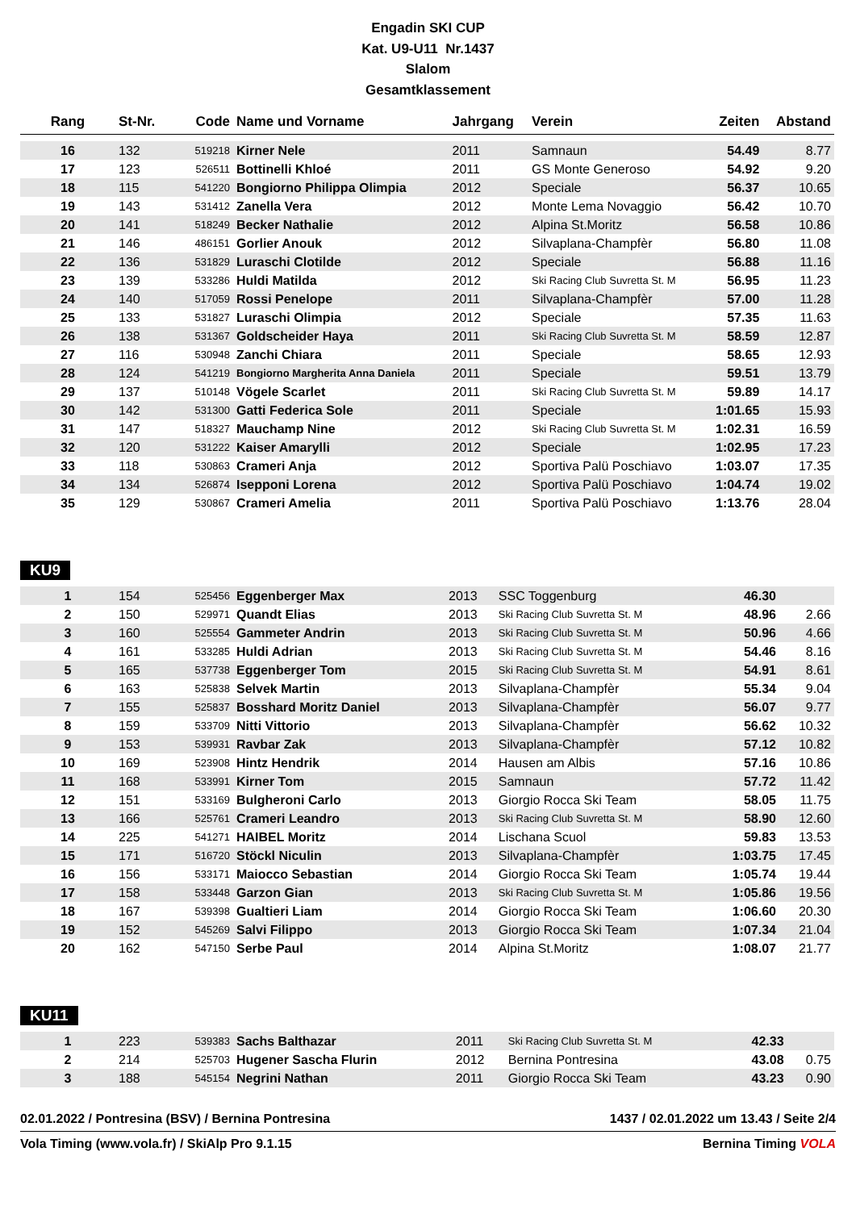Engadin SKI CUP
Kat. U9-U11 Nr.1437
Slalom
Gesamtklassement
| Rang | St-Nr. | Code | Name und Vorname | Jahrgang | Verein | Zeiten | Abstand |
| --- | --- | --- | --- | --- | --- | --- | --- |
| 16 | 132 | 519218 | Kirner Nele | 2011 | Samnaun | 54.49 | 8.77 |
| 17 | 123 | 526511 | Bottinelli Khloé | 2011 | GS Monte Generoso | 54.92 | 9.20 |
| 18 | 115 | 541220 | Bongiorno Philippa Olimpia | 2012 | Speciale | 56.37 | 10.65 |
| 19 | 143 | 531412 | Zanella Vera | 2012 | Monte Lema Novaggio | 56.42 | 10.70 |
| 20 | 141 | 518249 | Becker Nathalie | 2012 | Alpina St.Moritz | 56.58 | 10.86 |
| 21 | 146 | 486151 | Gorlier Anouk | 2012 | Silvaplana-Champfèr | 56.80 | 11.08 |
| 22 | 136 | 531829 | Luraschi Clotilde | 2012 | Speciale | 56.88 | 11.16 |
| 23 | 139 | 533286 | Huldi Matilda | 2012 | Ski Racing Club Suvretta St. M | 56.95 | 11.23 |
| 24 | 140 | 517059 | Rossi Penelope | 2011 | Silvaplana-Champfèr | 57.00 | 11.28 |
| 25 | 133 | 531827 | Luraschi Olimpia | 2012 | Speciale | 57.35 | 11.63 |
| 26 | 138 | 531367 | Goldscheider Haya | 2011 | Ski Racing Club Suvretta St. M | 58.59 | 12.87 |
| 27 | 116 | 530948 | Zanchi Chiara | 2011 | Speciale | 58.65 | 12.93 |
| 28 | 124 | 541219 | Bongiorno Margherita Anna Daniela | 2011 | Speciale | 59.51 | 13.79 |
| 29 | 137 | 510148 | Vögele Scarlet | 2011 | Ski Racing Club Suvretta St. M | 59.89 | 14.17 |
| 30 | 142 | 531300 | Gatti Federica Sole | 2011 | Speciale | 1:01.65 | 15.93 |
| 31 | 147 | 518327 | Mauchamp Nine | 2012 | Ski Racing Club Suvretta St. M | 1:02.31 | 16.59 |
| 32 | 120 | 531222 | Kaiser Amarylli | 2012 | Speciale | 1:02.95 | 17.23 |
| 33 | 118 | 530863 | Crameri Anja | 2012 | Sportiva Palü Poschiavo | 1:03.07 | 17.35 |
| 34 | 134 | 526874 | Isepponi Lorena | 2012 | Sportiva Palü Poschiavo | 1:04.74 | 19.02 |
| 35 | 129 | 530867 | Crameri Amelia | 2011 | Sportiva Palü Poschiavo | 1:13.76 | 28.04 |
KU9
| 1 | 154 | 525456 | Eggenberger Max | 2013 | SSC Toggenburg | 46.30 | |
| 2 | 150 | 529971 | Quandt Elias | 2013 | Ski Racing Club Suvretta St. M | 48.96 | 2.66 |
| 3 | 160 | 525554 | Gammeter Andrin | 2013 | Ski Racing Club Suvretta St. M | 50.96 | 4.66 |
| 4 | 161 | 533285 | Huldi Adrian | 2013 | Ski Racing Club Suvretta St. M | 54.46 | 8.16 |
| 5 | 165 | 537738 | Eggenberger Tom | 2015 | Ski Racing Club Suvretta St. M | 54.91 | 8.61 |
| 6 | 163 | 525838 | Selvek Martin | 2013 | Silvaplana-Champfèr | 55.34 | 9.04 |
| 7 | 155 | 525837 | Bosshard Moritz Daniel | 2013 | Silvaplana-Champfèr | 56.07 | 9.77 |
| 8 | 159 | 533709 | Nitti Vittorio | 2013 | Silvaplana-Champfèr | 56.62 | 10.32 |
| 9 | 153 | 539931 | Ravbar Zak | 2013 | Silvaplana-Champfèr | 57.12 | 10.82 |
| 10 | 169 | 523908 | Hintz Hendrik | 2014 | Hausen am Albis | 57.16 | 10.86 |
| 11 | 168 | 533991 | Kirner Tom | 2015 | Samnaun | 57.72 | 11.42 |
| 12 | 151 | 533169 | Bulgheroni Carlo | 2013 | Giorgio Rocca Ski Team | 58.05 | 11.75 |
| 13 | 166 | 525761 | Crameri Leandro | 2013 | Ski Racing Club Suvretta St. M | 58.90 | 12.60 |
| 14 | 225 | 541271 | HAIBEL Moritz | 2014 | Lischana Scuol | 59.83 | 13.53 |
| 15 | 171 | 516720 | Stöckl Niculin | 2013 | Silvaplana-Champfèr | 1:03.75 | 17.45 |
| 16 | 156 | 533171 | Maiocco Sebastian | 2014 | Giorgio Rocca Ski Team | 1:05.74 | 19.44 |
| 17 | 158 | 533448 | Garzon Gian | 2013 | Ski Racing Club Suvretta St. M | 1:05.86 | 19.56 |
| 18 | 167 | 539398 | Gualtieri Liam | 2014 | Giorgio Rocca Ski Team | 1:06.60 | 20.30 |
| 19 | 152 | 545269 | Salvi Filippo | 2013 | Giorgio Rocca Ski Team | 1:07.34 | 21.04 |
| 20 | 162 | 547150 | Serbe Paul | 2014 | Alpina St.Moritz | 1:08.07 | 21.77 |
KU11
| 1 | 223 | 539383 | Sachs Balthazar | 2011 | Ski Racing Club Suvretta St. M | 42.33 | |
| 2 | 214 | 525703 | Hugener Sascha Flurin | 2012 | Bernina Pontresina | 43.08 | 0.75 |
| 3 | 188 | 545154 | Negrini Nathan | 2011 | Giorgio Rocca Ski Team | 43.23 | 0.90 |
02.01.2022 / Pontresina (BSV) / Bernina Pontresina 1437 / 02.01.2022 um 13.43 / Seite 2/4
Vola Timing (www.vola.fr) / SkiAlp Pro 9.1.15 Bernina Timing VOLA